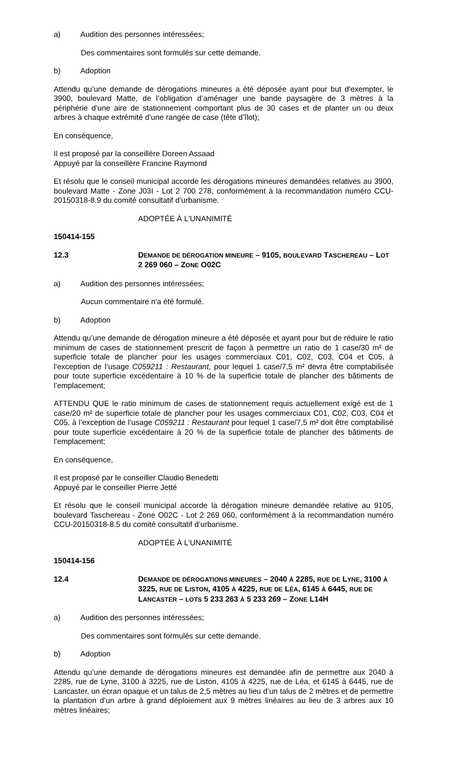a) Audition des personnes intéressées;
Des commentaires sont formulés sur cette demande.
b) Adoption
Attendu qu’une demande de dérogations mineures a été déposée ayant pour but d'exempter, le 3900, boulevard Matte, de l’obligation d’aménager une bande paysagère de 3 mètres à la périphérie d’une aire de stationnement comportant plus de 30 cases et de planter un ou deux arbres à chaque extrémité d’une rangée de case (tête d’îlot);
En conséquence,
Il est proposé par la conseillère Doreen Assaad
Appuyé par la conseillère Francine Raymond
Et résolu que le conseil municipal accorde les dérogations mineures demandées relatives au 3900, boulevard Matte - Zone J03I - Lot 2 700 278, conformément à la recommandation numéro CCU-20150318-8.9 du comité consultatif d’urbanisme.
ADOPTÉE À L'UNANIMITÉ
150414-155
12.3 DEMANDE DE DÉROGATION MINEURE – 9105, BOULEVARD TASCHEREAU – LOT 2 269 060 – ZONE O02C
a) Audition des personnes intéressées;
Aucun commentaire n'a été formulé.
b) Adoption
Attendu qu’une demande de dérogation mineure a été déposée et ayant pour but de réduire le ratio minimum de cases de stationnement prescrit de façon à permettre un ratio de 1 case/30 m² de superficie totale de plancher pour les usages commerciaux C01, C02, C03, C04 et C05, à l’exception de l’usage C059211 : Restaurant, pour lequel 1 case/7,5 m² devra être comptabilisée pour toute superficie excédentaire à 10 % de la superficie totale de plancher des bâtiments de l’emplacement;
ATTENDU QUE le ratio minimum de cases de stationnement requis actuellement exigé est de 1 case/20 m² de superficie totale de plancher pour les usages commerciaux C01, C02, C03, C04 et C05, à l’exception de l’usage C059211 : Restaurant pour lequel 1 case/7,5 m² doit être comptabilisé pour toute superficie excédentaire à 20 % de la superficie totale de plancher des bâtiments de l’emplacement;
En conséquence,
Il est proposé par le conseiller Claudio Benedetti
Appuyé par le conseiller Pierre Jetté
Et résolu que le conseil municipal accorde la dérogation mineure demandée relative au 9105, boulevard Taschereau - Zone O02C - Lot 2 269 060, conformément à la recommandation numéro CCU-20150318-8.5 du comité consultatif d’urbanisme.
ADOPTÉE À L'UNANIMITÉ
150414-156
12.4 DEMANDE DE DÉROGATIONS MINEURES – 2040 À 2285, RUE DE LYNE, 3100 À 3225, RUE DE LISTON, 4105 À 4225, RUE DE LÉA, 6145 À 6445, RUE DE LANCASTER – LOTS 5 233 263 À 5 233 269 – ZONE L14H
a) Audition des personnes intéressées;
Des commentaires sont formulés sur cette demande.
b) Adoption
Attendu qu’une demande de dérogations mineures est demandée afin de permettre aux 2040 à 2285, rue de Lyne, 3100 à 3225, rue de Liston, 4105 à 4225, rue de Léa, et 6145 à 6445, rue de Lancaster, un écran opaque et un talus de 2,5 mètres au lieu d’un talus de 2 mètres et de permettre la plantation d’un arbre à grand déploiement aux 9 mètres linéaires au lieu de 3 arbres aux 10 mètres linéaires;